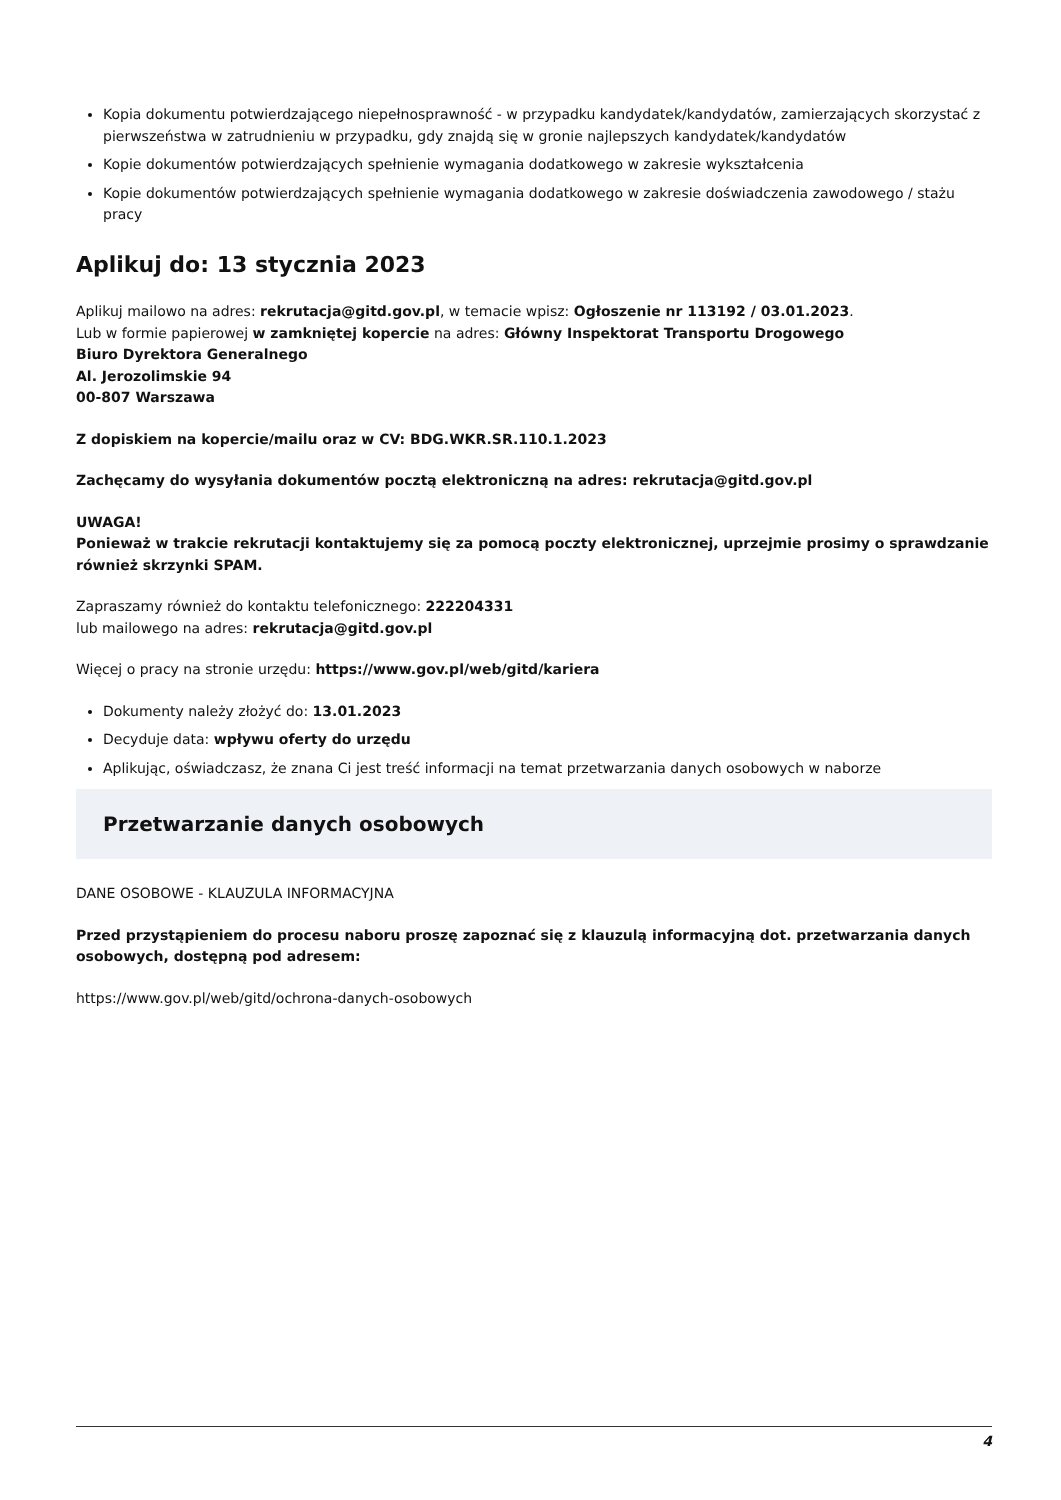Kopia dokumentu potwierdzającego niepełnosprawność - w przypadku kandydatek/kandydatów, zamierzających skorzystać z pierwszeństwa w zatrudnieniu w przypadku, gdy znajdą się w gronie najlepszych kandydatek/kandydatów
Kopie dokumentów potwierdzających spełnienie wymagania dodatkowego w zakresie wykształcenia
Kopie dokumentów potwierdzających spełnienie wymagania dodatkowego w zakresie doświadczenia zawodowego / stażu pracy
Aplikuj do: 13 stycznia 2023
Aplikuj mailowo na adres: rekrutacja@gitd.gov.pl, w temacie wpisz: Ogłoszenie nr 113192 / 03.01.2023.
Lub w formie papierowej w zamkniętej kopercie na adres: Główny Inspektorat Transportu Drogowego
Biuro Dyrektora Generalnego
Al. Jerozolimskie 94
00-807 Warszawa
Z dopiskiem na kopercie/mailu oraz w CV: BDG.WKR.SR.110.1.2023
Zachęcamy do wysyłania dokumentów pocztą elektroniczną na adres: rekrutacja@gitd.gov.pl
UWAGA!
Ponieważ w trakcie rekrutacji kontaktujemy się za pomocą poczty elektronicznej, uprzejmie prosimy o sprawdzanie również skrzynki SPAM.
Zapraszamy również do kontaktu telefonicznego: 222204331
lub mailowego na adres: rekrutacja@gitd.gov.pl
Więcej o pracy na stronie urzędu: https://www.gov.pl/web/gitd/kariera
Dokumenty należy złożyć do: 13.01.2023
Decyduje data: wpływu oferty do urzędu
Aplikując, oświadczasz, że znana Ci jest treść informacji na temat przetwarzania danych osobowych w naborze
Przetwarzanie danych osobowych
DANE OSOBOWE - KLAUZULA INFORMACYJNA
Przed przystąpieniem do procesu naboru proszę zapoznać się z klauzulą informacyjną dot. przetwarzania danych osobowych, dostępną pod adresem:
https://www.gov.pl/web/gitd/ochrona-danych-osobowych
4